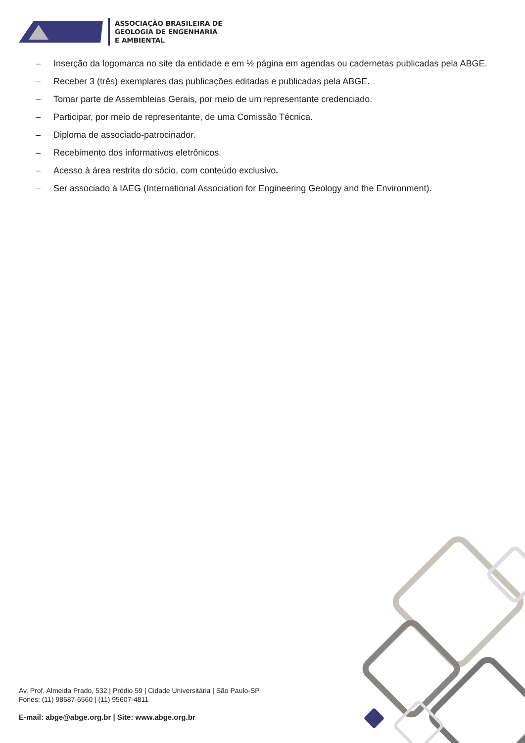ASSOCIAÇÃO BRASILEIRA DE
GEOLOGIA DE ENGENHARIA
E AMBIENTAL
– Inserção da logomarca no site da entidade e em ½ página em agendas ou cadernetas publicadas pela ABGE.
– Receber 3 (três) exemplares das publicações editadas e publicadas pela ABGE.
– Tomar parte de Assembleias Gerais, por meio de um representante credenciado.
– Participar, por meio de representante, de uma Comissão Técnica.
– Diploma de associado-patrocinador.
– Recebimento dos informativos eletrônicos.
– Acesso à área restrita do sócio, com conteúdo exclusivo.
– Ser associado à IAEG (International Association for Engineering Geology and the Environment).
Av. Prof. Almeida Prado, 532 | Prédio 59 | Cidade Universitária | São Paulo-SP
Fones: (11) 98687-6560 | (11) 95607-4811
E-mail: abge@abge.org.br | Site: www.abge.org.br